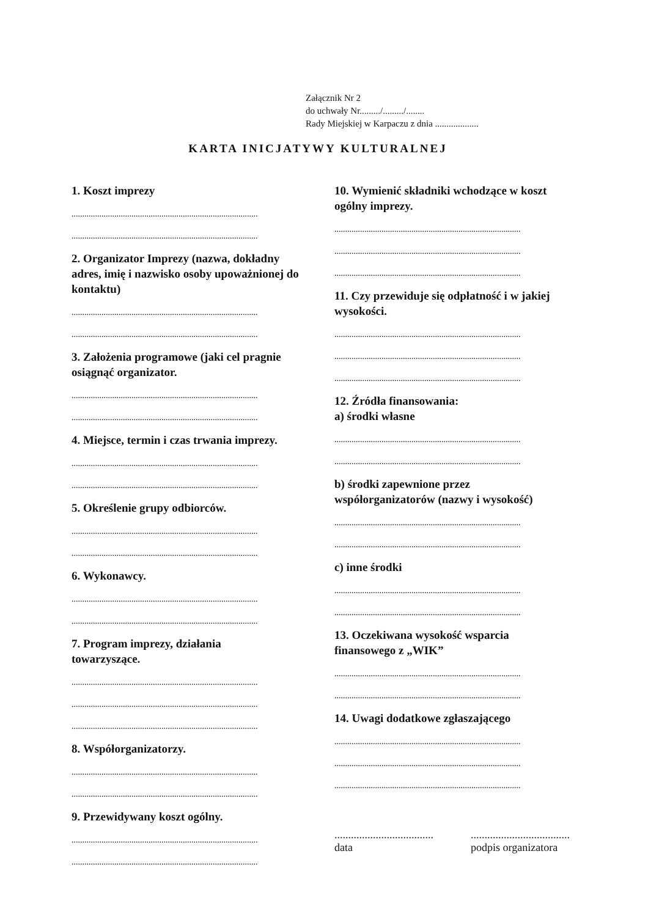Załącznik Nr 2
do uchwały Nr........./........./........
Rady Miejskiej w Karpaczu z dnia ...................
KARTA INICJATYWY KULTURALNEJ
1. Koszt imprezy
.......................................................................................
.......................................................................................
2. Organizator Imprezy (nazwa, dokładny adres, imię i nazwisko osoby upoważnionej do kontaktu)
.......................................................................................
.......................................................................................
3. Założenia programowe (jaki cel pragnie osiągnąć organizator.
.......................................................................................
.......................................................................................
4. Miejsce, termin i czas trwania imprezy.
.......................................................................................
.......................................................................................
5. Określenie grupy odbiorców.
.......................................................................................
.......................................................................................
6. Wykonawcy.
.......................................................................................
.......................................................................................
7. Program imprezy, działania
towarzyszące.
.......................................................................................
.......................................................................................
.......................................................................................
8. Współorganizatorzy.
.......................................................................................
.......................................................................................
9. Przewidywany koszt ogólny.
.......................................................................................
.......................................................................................
10. Wymienić składniki wchodzące w koszt ogólny imprezy.
.......................................................................................
.......................................................................................
.......................................................................................
11. Czy przewiduje się odpłatność i w jakiej wysokości.
.......................................................................................
.......................................................................................
.......................................................................................
12. Źródła finansowania:
a) środki własne
.......................................................................................
.......................................................................................
b) środki zapewnione przez
współorganizatorów (nazwy i wysokość)
.......................................................................................
.......................................................................................
c) inne środki
.......................................................................................
.......................................................................................
13. Oczekiwana wysokość wsparcia finansowego z „WIK”
.......................................................................................
.......................................................................................
14. Uwagi dodatkowe zgłaszającego
.......................................................................................
.......................................................................................
.......................................................................................
....................................
data
....................................
podpis organizatora